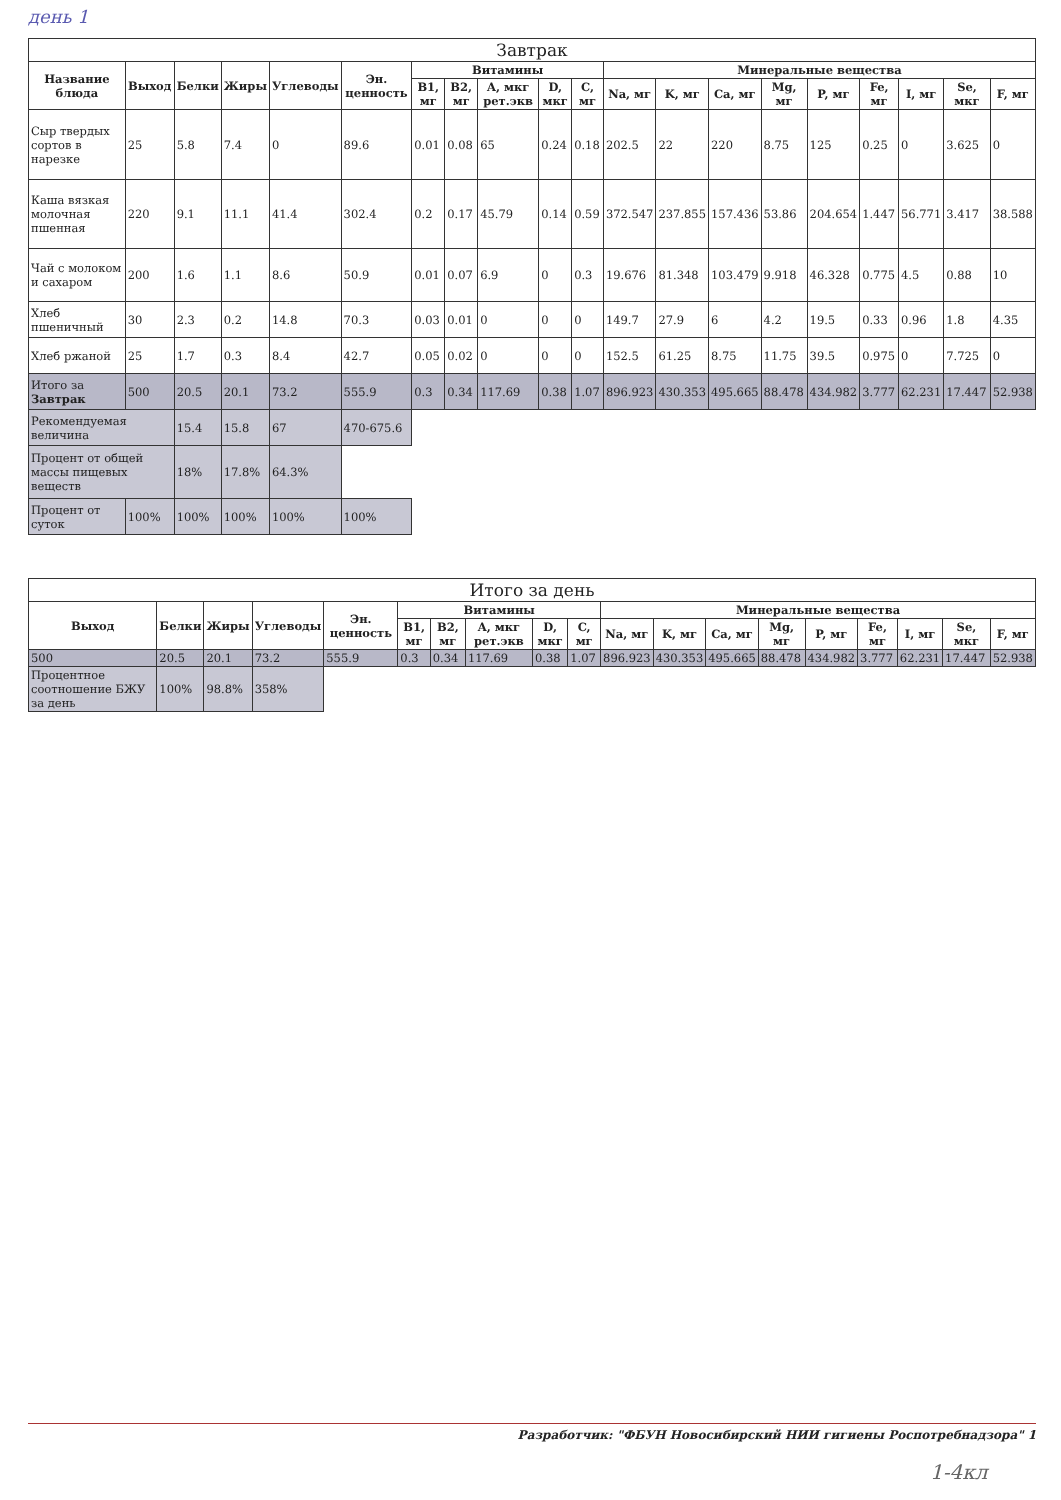день 1
| Завтрак | | | | | | | | | | | | | | | | | | | |
| --- | --- | --- | --- | --- | --- | --- | --- | --- | --- | --- | --- | --- | --- | --- | --- | --- | --- | --- | --- |
| Название блюда | Выход | Белки | Жиры | Углеводы | Эн. ценность | Витамины | | | | | Минеральные вещества | | | | | | | | |
| | | | | | | B1, мг | B2, мг | A, мкг рет.экв | D, мкг | C, мг | Na, мг | K, мг | Ca, мг | Mg, мг | P, мг | Fe, мг | I, мг | Se, мкг | F, мг |
| Сыр твердых сортов в нарезке | 25 | 5.8 | 7.4 | 0 | 89.6 | 0.01 | 0.08 | 65 | 0.24 | 0.18 | 202.5 | 22 | 220 | 8.75 | 125 | 0.25 | 0 | 3.625 | 0 |
| Каша вязкая молочная пшенная | 220 | 9.1 | 11.1 | 41.4 | 302.4 | 0.2 | 0.17 | 45.79 | 0.14 | 0.59 | 372.547 | 237.855 | 157.436 | 53.86 | 204.654 | 1.447 | 56.771 | 3.417 | 38.588 |
| Чай с молоком и сахаром | 200 | 1.6 | 1.1 | 8.6 | 50.9 | 0.01 | 0.07 | 6.9 | 0 | 0.3 | 19.676 | 81.348 | 103.479 | 9.918 | 46.328 | 0.775 | 4.5 | 0.88 | 10 |
| Хлеб пшеничный | 30 | 2.3 | 0.2 | 14.8 | 70.3 | 0.03 | 0.01 | 0 | 0 | 0 | 149.7 | 27.9 | 6 | 4.2 | 19.5 | 0.33 | 0.96 | 1.8 | 4.35 |
| Хлеб ржаной | 25 | 1.7 | 0.3 | 8.4 | 42.7 | 0.05 | 0.02 | 0 | 0 | 0 | 152.5 | 61.25 | 8.75 | 11.75 | 39.5 | 0.975 | 0 | 7.725 | 0 |
| Итого за Завтрак | 500 | 20.5 | 20.1 | 73.2 | 555.9 | 0.3 | 0.34 | 117.69 | 0.38 | 1.07 | 896.923 | 430.353 | 495.665 | 88.478 | 434.982 | 3.777 | 62.231 | 17.447 | 52.938 |
| Рекомендуемая величина | | 15.4 | 15.8 | 67 | 470-675.6 | | | | | | | | | | | | | | |
| Процент от общей массы пищевых веществ | | 18% | 17.8% | 64.3% | | | | | | | | | | | | | | | |
| Процент от суток | 100% | 100% | 100% | 100% | 100% | | | | | | | | | | | | | | |
| Итого за день | | | | | | | | | | | | | | | | | | |
| --- | --- | --- | --- | --- | --- | --- | --- | --- | --- | --- | --- | --- | --- | --- | --- | --- | --- | --- |
| Выход | Белки | Жиры | Углеводы | Эн. ценность | Витамины | | | | | Минеральные вещества | | | | | | | | |
| | | | | | B1, мг | B2, мг | A, мкг рет.экв | D, мкг | C, мг | Na, мг | K, мг | Ca, мг | Mg, мг | P, мг | Fe, мг | I, мг | Se, мкг | F, мг |
| 500 | 20.5 | 20.1 | 73.2 | 555.9 | 0.3 | 0.34 | 117.69 | 0.38 | 1.07 | 896.923 | 430.353 | 495.665 | 88.478 | 434.982 | 3.777 | 62.231 | 17.447 | 52.938 |
| Процентное соотношение БЖУ за день | 100% | 98.8% | 358% | | | | | | | | | | | | | | | |
Разработчик: "ФБУН Новосибирский НИИ гигиены Роспотребнадзора" 1
1-4кл